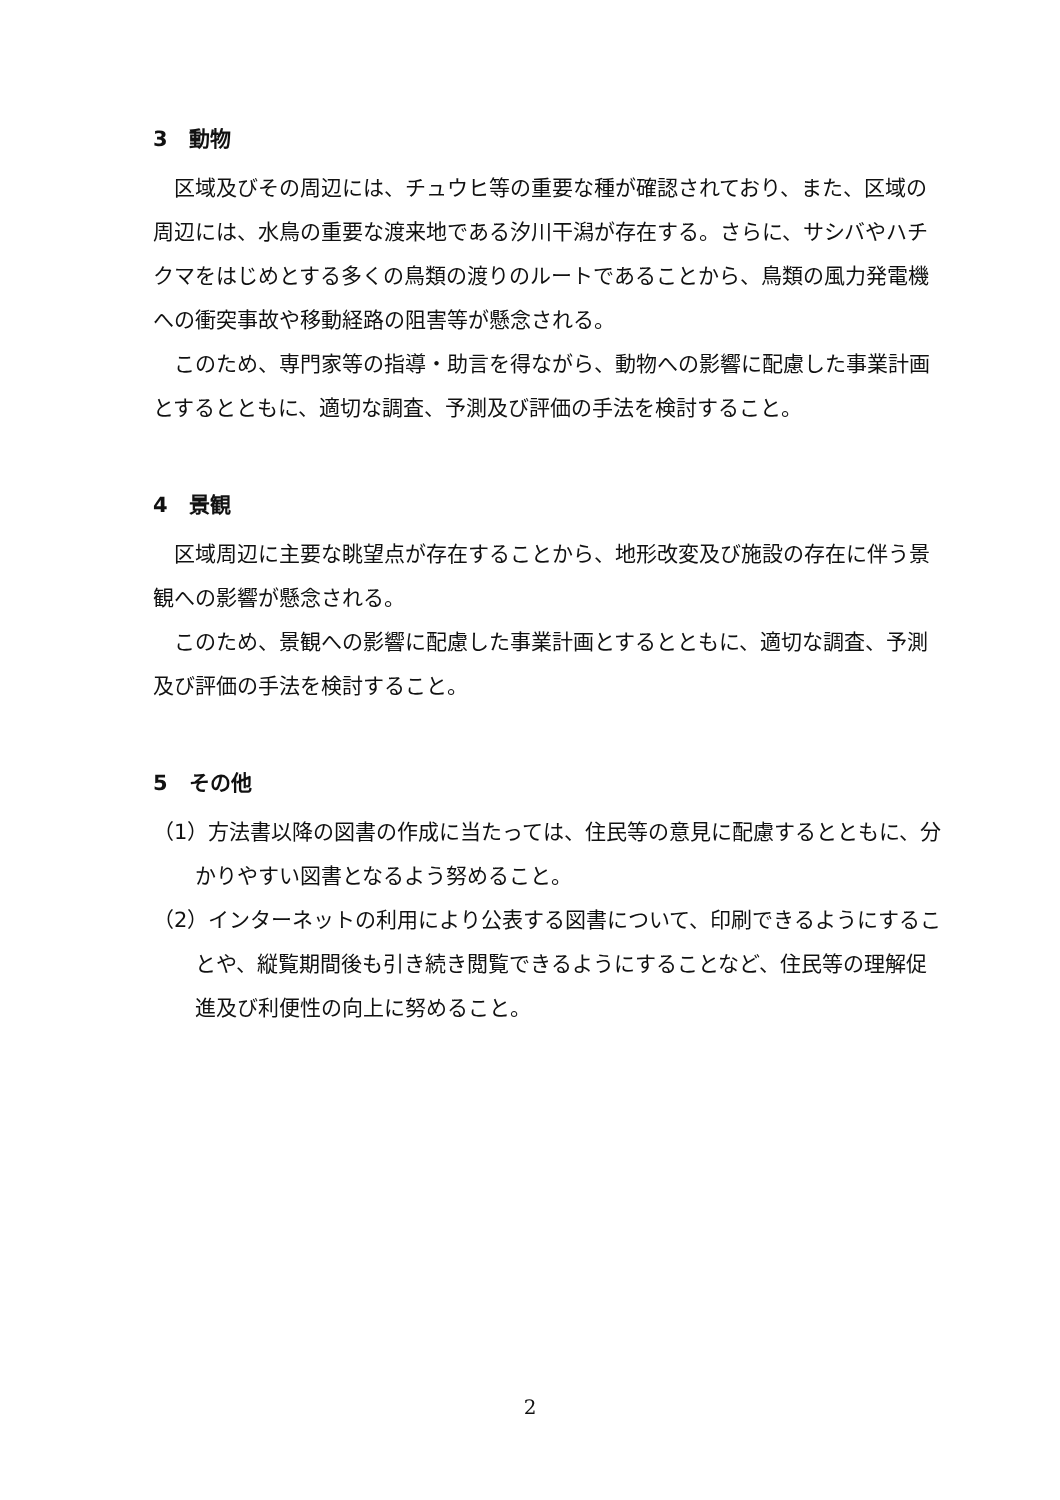3　動物
区域及びその周辺には、チュウヒ等の重要な種が確認されており、また、区域の周辺には、水鳥の重要な渡来地である汐川干潟が存在する。さらに、サシバやハチクマをはじめとする多くの鳥類の渡りのルートであることから、鳥類の風力発電機への衝突事故や移動経路の阻害等が懸念される。
このため、専門家等の指導・助言を得ながら、動物への影響に配慮した事業計画とするとともに、適切な調査、予測及び評価の手法を検討すること。
4　景観
区域周辺に主要な眺望点が存在することから、地形改変及び施設の存在に伴う景観への影響が懸念される。
このため、景観への影響に配慮した事業計画とするとともに、適切な調査、予測及び評価の手法を検討すること。
5　その他
（1）方法書以降の図書の作成に当たっては、住民等の意見に配慮するとともに、分かりやすい図書となるよう努めること。
（2）インターネットの利用により公表する図書について、印刷できるようにすることや、縦覧期間後も引き続き閲覧できるようにすることなど、住民等の理解促進及び利便性の向上に努めること。
2